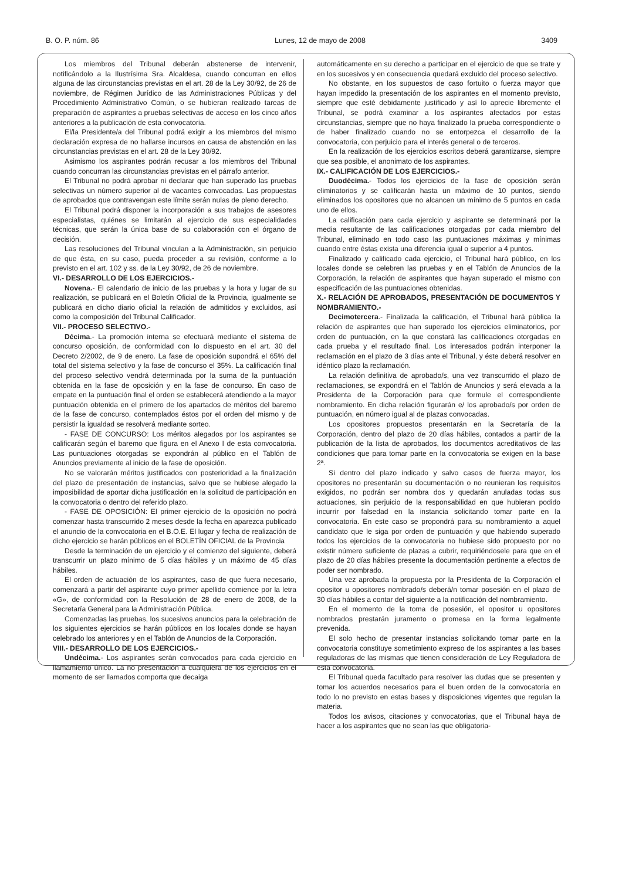B. O. P. núm. 86 Lunes, 12 de mayo de 2008 3409
Los miembros del Tribunal deberán abstenerse de intervenir, notificándolo a la Ilustrísima Sra. Alcaldesa, cuando concurran en ellos alguna de las circunstancias previstas en el art. 28 de la Ley 30/92, de 26 de noviembre, de Régimen Jurídico de las Administraciones Públicas y del Procedimiento Administrativo Común, o se hubieran realizado tareas de preparación de aspirantes a pruebas selectivas de acceso en los cinco años anteriores a la publicación de esta convocatoria.
El/la Presidente/a del Tribunal podrá exigir a los miembros del mismo declaración expresa de no hallarse incursos en causa de abstención en las circunstancias previstas en el art. 28 de la Ley 30/92.
Asimismo los aspirantes podrán recusar a los miembros del Tribunal cuando concurran las circunstancias previstas en el párrafo anterior.
El Tribunal no podrá aprobar ni declarar que han superado las pruebas selectivas un número superior al de vacantes convocadas. Las propuestas de aprobados que contravengan este límite serán nulas de pleno derecho.
El Tribunal podrá disponer la incorporación a sus trabajos de asesores especialistas, quiénes se limitarán al ejercicio de sus especialidades técnicas, que serán la única base de su colaboración con el órgano de decisión.
Las resoluciones del Tribunal vinculan a la Administración, sin perjuicio de que ésta, en su caso, pueda proceder a su revisión, conforme a lo previsto en el art. 102 y ss. de la Ley 30/92, de 26 de noviembre.
VI.- DESARROLLO DE LOS EJERCICIOS.-
Novena.- El calendario de inicio de las pruebas y la hora y lugar de su realización, se publicará en el Boletín Oficial de la Provincia, igualmente se publicará en dicho diario oficial la relación de admitidos y excluidos, así como la composición del Tribunal Calificador.
VII.- PROCESO SELECTIVO.-
Décima.- La promoción interna se efectuará mediante el sistema de concurso oposición, de conformidad con lo dispuesto en el art. 30 del Decreto 2/2002, de 9 de enero. La fase de oposición supondrá el 65% del total del sistema selectivo y la fase de concurso el 35%. La calificación final del proceso selectivo vendrá determinada por la suma de la puntuación obtenida en la fase de oposición y en la fase de concurso. En caso de empate en la puntuación final el orden se establecerá atendiendo a la mayor puntuación obtenida en el primero de los apartados de méritos del baremo de la fase de concurso, contemplados éstos por el orden del mismo y de persistir la igualdad se resolverá mediante sorteo.
- FASE DE CONCURSO: Los méritos alegados por los aspirantes se calificarán según el baremo que figura en el Anexo I de esta convocatoria. Las puntuaciones otorgadas se expondrán al público en el Tablón de Anuncios previamente al inicio de la fase de oposición.
No se valorarán méritos justificados con posterioridad a la finalización del plazo de presentación de instancias, salvo que se hubiese alegado la imposibilidad de aportar dicha justificación en la solicitud de participación en la convocatoria o dentro del referido plazo.
- FASE DE OPOSICIÓN: El primer ejercicio de la oposición no podrá comenzar hasta transcurrido 2 meses desde la fecha en aparezca publicado el anuncio de la convocatoria en el B.O.E. El lugar y fecha de realización de dicho ejercicio se harán públicos en el BOLETÍN OFICIAL de la Provincia
Desde la terminación de un ejercicio y el comienzo del siguiente, deberá transcurrir un plazo mínimo de 5 días hábiles y un máximo de 45 días hábiles.
El orden de actuación de los aspirantes, caso de que fuera necesario, comenzará a partir del aspirante cuyo primer apellido comience por la letra «G», de conformidad con la Resolución de 28 de enero de 2008, de la Secretaría General para la Administración Pública.
Comenzadas las pruebas, los sucesivos anuncios para la celebración de los siguientes ejercicios se harán públicos en los locales donde se hayan celebrado los anteriores y en el Tablón de Anuncios de la Corporación.
VIII.- DESARROLLO DE LOS EJERCICIOS.-
Undécima.- Los aspirantes serán convocados para cada ejercicio en llamamiento único. La no presentación a cualquiera de los ejercicios en el momento de ser llamados comporta que decaiga
automáticamente en su derecho a participar en el ejercicio de que se trate y en los sucesivos y en consecuencia quedará excluido del proceso selectivo.
No obstante, en los supuestos de caso fortuito o fuerza mayor que hayan impedido la presentación de los aspirantes en el momento previsto, siempre que esté debidamente justificado y así lo aprecie libremente el Tribunal, se podrá examinar a los aspirantes afectados por estas circunstancias, siempre que no haya finalizado la prueba correspondiente o de haber finalizado cuando no se entorpezca el desarrollo de la convocatoria, con perjuicio para el interés general o de terceros.
En la realización de los ejercicios escritos deberá garantizarse, siempre que sea posible, el anonimato de los aspirantes.
IX.- CALIFICACIÓN DE LOS EJERCICIOS.-
Duodécima.- Todos los ejercicios de la fase de oposición serán eliminatorios y se calificarán hasta un máximo de 10 puntos, siendo eliminados los opositores que no alcancen un mínimo de 5 puntos en cada uno de ellos.
La calificación para cada ejercicio y aspirante se determinará por la media resultante de las calificaciones otorgadas por cada miembro del Tribunal, eliminado en todo caso las puntuaciones máximas y mínimas cuando entre éstas exista una diferencia igual o superior a 4 puntos.
Finalizado y calificado cada ejercicio, el Tribunal hará público, en los locales donde se celebren las pruebas y en el Tablón de Anuncios de la Corporación, la relación de aspirantes que hayan superado el mismo con especificación de las puntuaciones obtenidas.
X.- RELACIÓN DE APROBADOS, PRESENTACIÓN DE DOCUMENTOS Y NOMBRAMIENTO.-
Decimotercera.- Finalizada la calificación, el Tribunal hará pública la relación de aspirantes que han superado los ejercicios eliminatorios, por orden de puntuación, en la que constará las calificaciones otorgadas en cada prueba y el resultado final. Los interesados podrán interponer la reclamación en el plazo de 3 días ante el Tribunal, y éste deberá resolver en idéntico plazo la reclamación.
La relación definitiva de aprobado/s, una vez transcurrido el plazo de reclamaciones, se expondrá en el Tablón de Anuncios y será elevada a la Presidenta de la Corporación para que formule el correspondiente nombramiento. En dicha relación figurarán e/ los aprobado/s por orden de puntuación, en número igual al de plazas convocadas.
Los opositores propuestos presentarán en la Secretaría de la Corporación, dentro del plazo de 20 días hábiles, contados a partir de la publicación de la lista de aprobados, los documentos acreditativos de las condiciones que para tomar parte en la convocatoria se exigen en la base 2ª.
Si dentro del plazo indicado y salvo casos de fuerza mayor, los opositores no presentarán su documentación o no reunieran los requisitos exigidos, no podrán ser nombra dos y quedarán anuladas todas sus actuaciones, sin perjuicio de la responsabilidad en que hubieran podido incurrir por falsedad en la instancia solicitando tomar parte en la convocatoria. En este caso se propondrá para su nombramiento a aquel candidato que le siga por orden de puntuación y que habiendo superado todos los ejercicios de la convocatoria no hubiese sido propuesto por no existir número suficiente de plazas a cubrir, requiriéndosele para que en el plazo de 20 días hábiles presente la documentación pertinente a efectos de poder ser nombrado.
Una vez aprobada la propuesta por la Presidenta de la Corporación el opositor u opositores nombrado/s deberá/n tomar posesión en el plazo de 30 días hábiles a contar del siguiente a la notificación del nombramiento.
En el momento de la toma de posesión, el opositor u opositores nombrados prestarán juramento o promesa en la forma legalmente prevenida.
El solo hecho de presentar instancias solicitando tomar parte en la convocatoria constituye sometimiento expreso de los aspirantes a las bases reguladoras de las mismas que tienen consideración de Ley Reguladora de esta convocatoria.
El Tribunal queda facultado para resolver las dudas que se presenten y tomar los acuerdos necesarios para el buen orden de la convocatoria en todo lo no previsto en estas bases y disposiciones vigentes que regulan la materia.
Todos los avisos, citaciones y convocatorias, que el Tribunal haya de hacer a los aspirantes que no sean las que obligatoria-